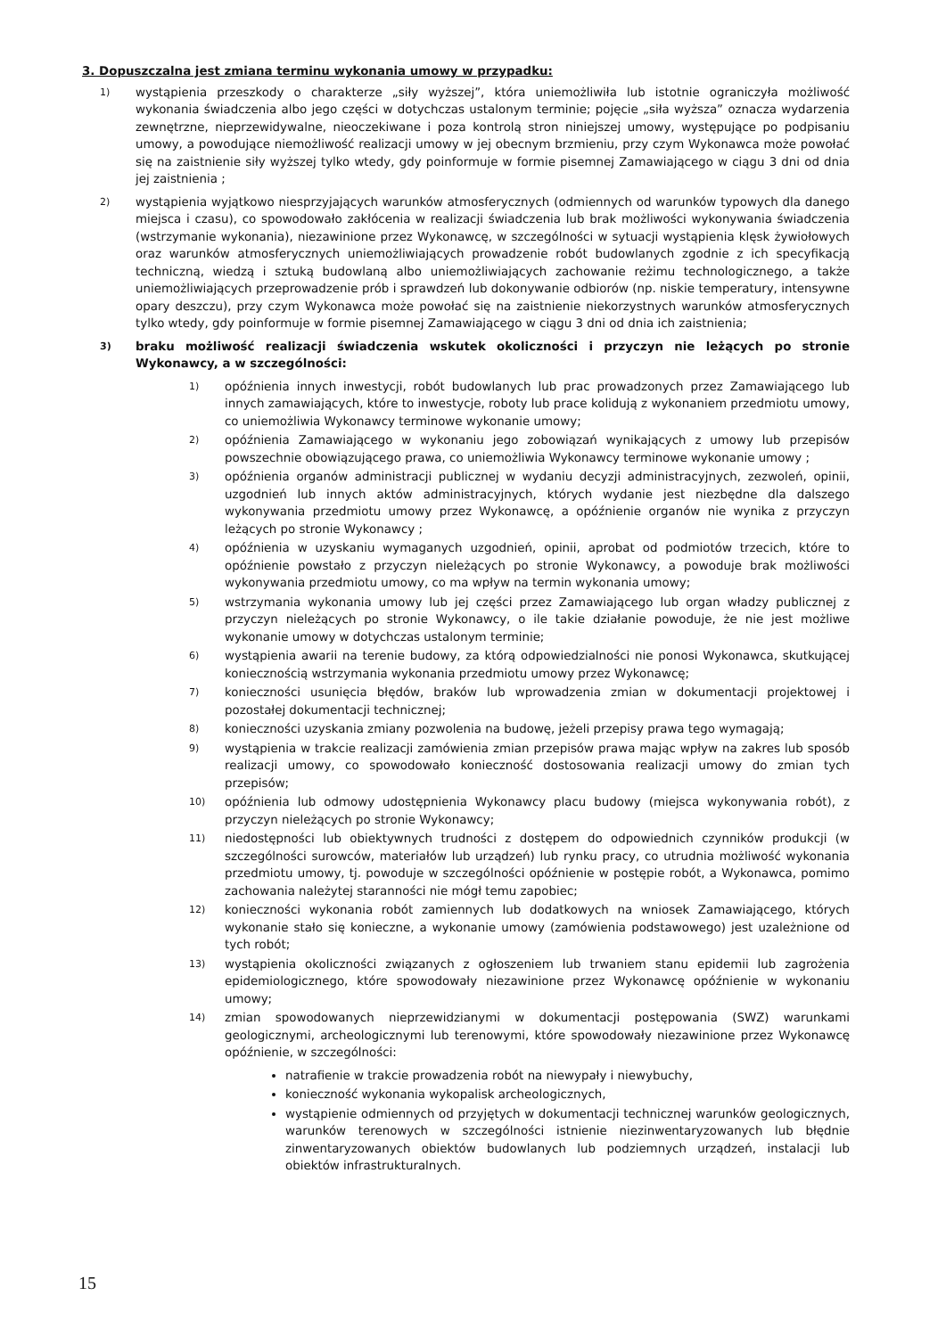3. Dopuszczalna jest zmiana terminu wykonania umowy w przypadku:
1)
wystąpienia przeszkody o charakterze „siły wyższej”, która uniemożliwiła lub istotnie ograniczyła możliwość wykonania świadczenia albo jego części w dotychczas ustalonym terminie; pojęcie „siła wyższa” oznacza wydarzenia zewnętrzne, nieprzewidywalne, nieoczekiwane i poza kontrolą stron niniejszej umowy, występujące po podpisaniu umowy, a powodujące niemożliwość realizacji umowy w jej obecnym brzmieniu, przy czym Wykonawca może powołać się na zaistnienie siły wyższej tylko wtedy, gdy poinformuje w formie pisemnej Zamawiającego w ciągu 3 dni od dnia jej zaistnienia ;
2)
wystąpienia wyjątkowo niesprzyjających warunków atmosferycznych (odmiennych od warunków typowych dla danego miejsca i czasu), co spowodowało zakłócenia w realizacji świadczenia lub brak możliwości wykonywania świadczenia (wstrzymanie wykonania), niezawinione przez Wykonawcę, w szczególności w sytuacji wystąpienia klęsk żywiołowych oraz warunków atmosferycznych uniemożliwiających prowadzenie robót budowlanych zgodnie z ich specyfikacją techniczną, wiedzą i sztuką budowlaną albo uniemożliwiających zachowanie reżimu technologicznego, a także uniemożliwiających przeprowadzenie prób i sprawdzeń lub dokonywanie odbiorów (np. niskie temperatury, intensywne opary deszczu), przy czym Wykonawca może powołać się na zaistnienie niekorzystnych warunków atmosferycznych tylko wtedy, gdy poinformuje w formie pisemnej Zamawiającego w ciągu 3 dni od dnia ich zaistnienia;
3)
braku możliwość realizacji świadczenia wskutek okoliczności i przyczyn nie leżących po stronie Wykonawcy, a w szczególności:
1)
opóźnienia innych inwestycji, robót budowlanych lub prac prowadzonych przez Zamawiającego lub innych zamawiających, które to inwestycje, roboty lub prace kolidują z wykonaniem przedmiotu umowy, co uniemożliwia Wykonawcy terminowe wykonanie umowy;
2)
opóźnienia Zamawiającego w wykonaniu jego zobowiązań wynikających z umowy lub przepisów powszechnie obowiązującego prawa, co uniemożliwia Wykonawcy terminowe wykonanie umowy ;
3)
opóźnienia organów administracji publicznej w wydaniu decyzji administracyjnych, zezwoleń, opinii, uzgodnień lub innych aktów administracyjnych, których wydanie jest niezbędne dla dalszego wykonywania przedmiotu umowy przez Wykonawcę, a opóźnienie organów nie wynika z przyczyn leżących po stronie Wykonawcy ;
4)
opóźnienia w uzyskaniu wymaganych uzgodnień, opinii, aprobat od podmiotów trzecich, które to opóźnienie powstało z przyczyn nieleżących po stronie Wykonawcy, a powoduje brak możliwości wykonywania przedmiotu umowy, co ma wpływ na termin wykonania umowy;
5)
wstrzymania wykonania umowy lub jej części przez Zamawiającego lub organ władzy publicznej z przyczyn nieleżących po stronie Wykonawcy, o ile takie działanie powoduje, że nie jest możliwe wykonanie umowy w dotychczas ustalonym terminie;
6)
wystąpienia awarii na terenie budowy, za którą odpowiedzialności nie ponosi Wykonawca, skutkującej koniecznością wstrzymania wykonania przedmiotu umowy przez Wykonawcę;
7)
konieczności usunięcia błędów, braków lub wprowadzenia zmian w dokumentacji projektowej i pozostałej dokumentacji technicznej;
8)
konieczności uzyskania zmiany pozwolenia na budowę, jeżeli przepisy prawa tego wymagają;
9)
wystąpienia w trakcie realizacji zamówienia zmian przepisów prawa mając wpływ na zakres lub sposób realizacji umowy, co spowodowało konieczność dostosowania realizacji umowy do zmian tych przepisów;
10)
opóźnienia lub odmowy udostępnienia Wykonawcy placu budowy (miejsca wykonywania robót), z przyczyn nieleżących po stronie Wykonawcy;
11)
niedostępności lub obiektywnych trudności z dostępem do odpowiednich czynników produkcji (w szczególności surowców, materiałów lub urządzeń) lub rynku pracy, co utrudnia możliwość wykonania przedmiotu umowy, tj. powoduje w szczególności opóźnienie w postępie robót, a Wykonawca, pomimo zachowania należytej staranności nie mógł temu zapobiec;
12)
konieczności wykonania robót zamiennych lub dodatkowych na wniosek Zamawiającego, których wykonanie stało się konieczne, a wykonanie umowy (zamówienia podstawowego) jest uzależnione od tych robót;
13)
wystąpienia okoliczności związanych z ogłoszeniem lub trwaniem stanu epidemii lub zagrożenia epidemiologicznego, które spowodowały niezawinione przez Wykonawcę opóźnienie w wykonaniu umowy;
14)
zmian spowodowanych nieprzewidzianymi w dokumentacji postępowania (SWZ) warunkami geologicznymi, archeologicznymi lub terenowymi, które spowodowały niezawinione przez Wykonawcę opóźnienie, w szczególności:
natrafienie w trakcie prowadzenia robót na niewypały i niewybuchy,
konieczność wykonania wykopalisk archeologicznych,
wystąpienie odmiennych od przyjętych w dokumentacji technicznej warunków geologicznych, warunków terenowych w szczególności istnienie niezinwentaryzowanych lub błędnie zinwentaryzowanych obiektów budowlanych lub podziemnych urządzeń, instalacji lub obiektów infrastrukturalnych.
15